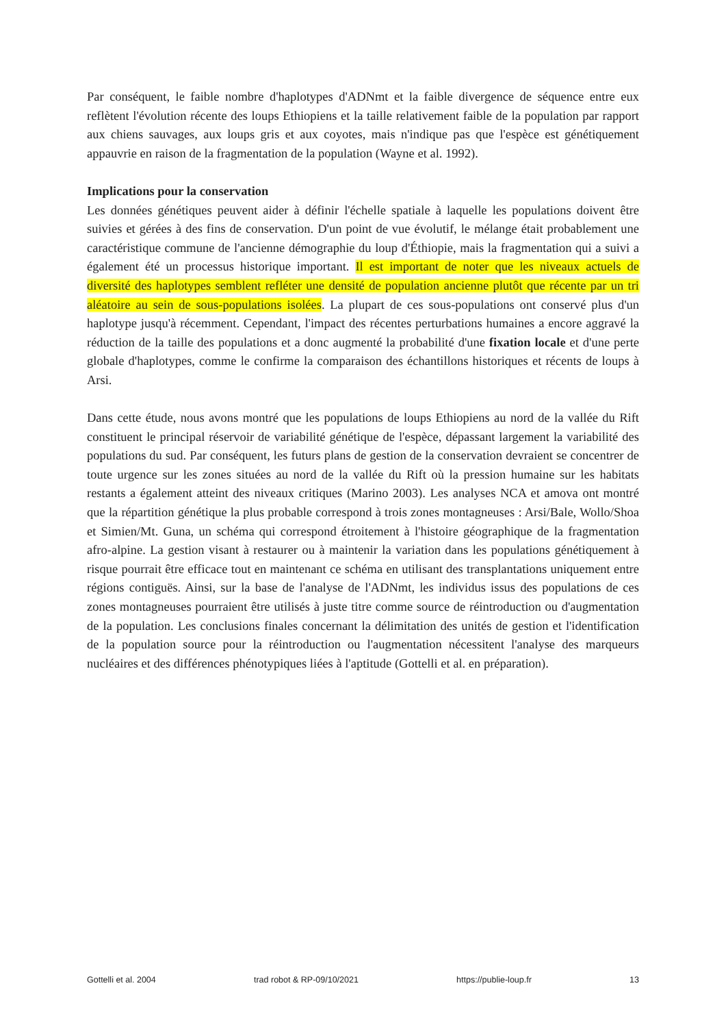Par conséquent, le faible nombre d'haplotypes d'ADNmt et la faible divergence de séquence entre eux reflètent l'évolution récente des loups Ethiopiens et la taille relativement faible de la population par rapport aux chiens sauvages, aux loups gris et aux coyotes, mais n'indique pas que l'espèce est génétiquement appauvrie en raison de la fragmentation de la population (Wayne et al. 1992).
Implications pour la conservation
Les données génétiques peuvent aider à définir l'échelle spatiale à laquelle les populations doivent être suivies et gérées à des fins de conservation. D'un point de vue évolutif, le mélange était probablement une caractéristique commune de l'ancienne démographie du loup d'Éthiopie, mais la fragmentation qui a suivi a également été un processus historique important. Il est important de noter que les niveaux actuels de diversité des haplotypes semblent refléter une densité de population ancienne plutôt que récente par un tri aléatoire au sein de sous-populations isolées. La plupart de ces sous-populations ont conservé plus d'un haplotype jusqu'à récemment. Cependant, l'impact des récentes perturbations humaines a encore aggravé la réduction de la taille des populations et a donc augmenté la probabilité d'une fixation locale et d'une perte globale d'haplotypes, comme le confirme la comparaison des échantillons historiques et récents de loups à Arsi.
Dans cette étude, nous avons montré que les populations de loups Ethiopiens au nord de la vallée du Rift constituent le principal réservoir de variabilité génétique de l'espèce, dépassant largement la variabilité des populations du sud. Par conséquent, les futurs plans de gestion de la conservation devraient se concentrer de toute urgence sur les zones situées au nord de la vallée du Rift où la pression humaine sur les habitats restants a également atteint des niveaux critiques (Marino 2003). Les analyses NCA et amova ont montré que la répartition génétique la plus probable correspond à trois zones montagneuses : Arsi/Bale, Wollo/Shoa et Simien/Mt. Guna, un schéma qui correspond étroitement à l'histoire géographique de la fragmentation afro-alpine. La gestion visant à restaurer ou à maintenir la variation dans les populations génétiquement à risque pourrait être efficace tout en maintenant ce schéma en utilisant des transplantations uniquement entre régions contiguës. Ainsi, sur la base de l'analyse de l'ADNmt, les individus issus des populations de ces zones montagneuses pourraient être utilisés à juste titre comme source de réintroduction ou d'augmentation de la population. Les conclusions finales concernant la délimitation des unités de gestion et l'identification de la population source pour la réintroduction ou l'augmentation nécessitent l'analyse des marqueurs nucléaires et des différences phénotypiques liées à l'aptitude (Gottelli et al. en préparation).
Gottelli et al. 2004 trad robot & RP-09/10/2021 https://publie-loup.fr 13